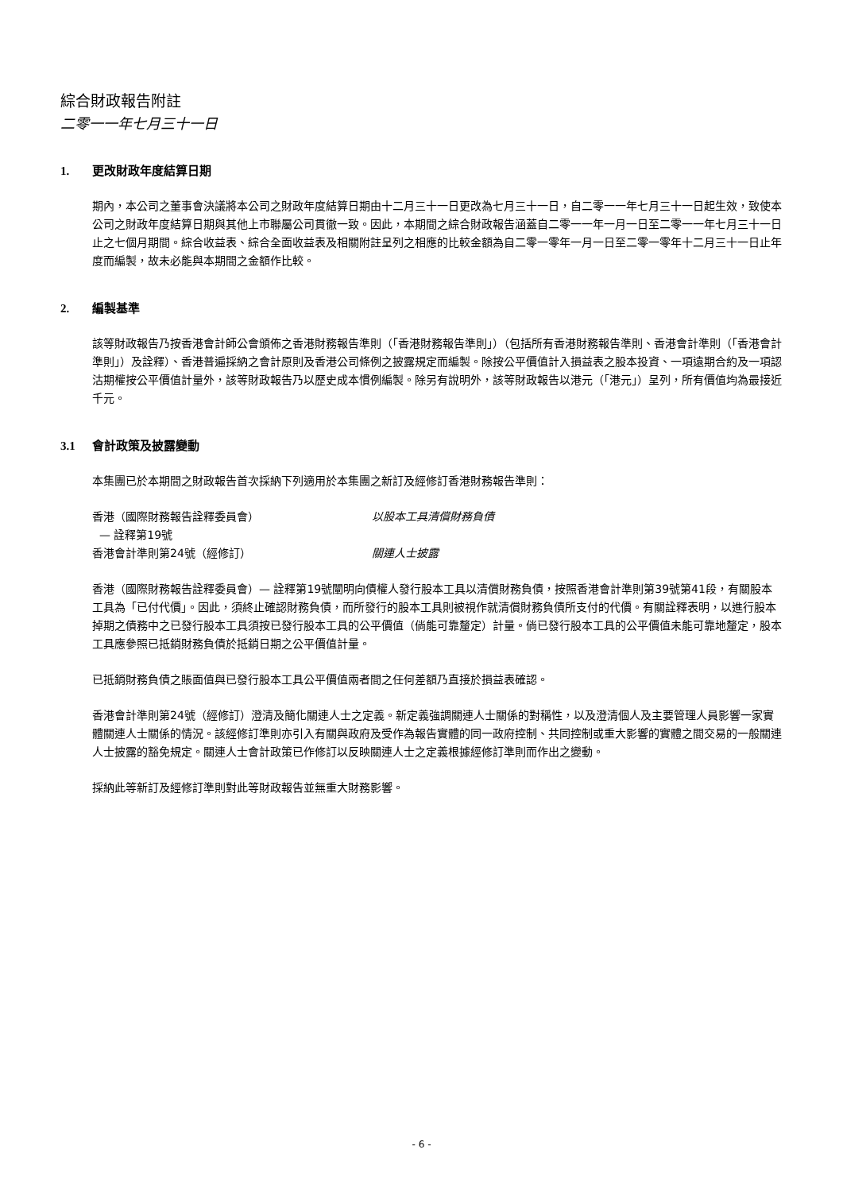綜合財政報告附註
二零一一年七月三十一日
1. 更改財政年度結算日期
期內，本公司之董事會決議將本公司之財政年度結算日期由十二月三十一日更改為七月三十一日，自二零一一年七月三十一日起生效，致使本公司之財政年度結算日期與其他上市聯屬公司貫徹一致。因此，本期間之綜合財政報告涵蓋自二零一一年一月一日至二零一一年七月三十一日止之七個月期間。綜合收益表、綜合全面收益表及相關附註呈列之相應的比較金額為自二零一零年一月一日至二零一零年十二月三十一日止年度而編製，故未必能與本期間之金額作比較。
2. 編製基準
該等財政報告乃按香港會計師公會頒佈之香港財務報告準則（「香港財務報告準則」）（包括所有香港財務報告準則、香港會計準則（「香港會計準則」）及詮釋）、香港普遍採納之會計原則及香港公司條例之披露規定而編製。除按公平價值計入損益表之股本投資、一項遠期合約及一項認沽期權按公平價值計量外，該等財政報告乃以歷史成本慣例編製。除另有說明外，該等財政報告以港元（「港元」）呈列，所有價值均為最接近千元。
3.1 會計政策及披露變動
本集團已於本期間之財政報告首次採納下列適用於本集團之新訂及經修訂香港財務報告準則：
| 香港（國際財務報告詮釋委員會） — 詮釋第19號 | 以股本工具清償財務負債 |
| 香港會計準則第24號（經修訂） | 關連人士披露 |
香港（國際財務報告詮釋委員會）— 詮釋第19號闡明向債權人發行股本工具以清償財務負債，按照香港會計準則第39號第41段，有關股本工具為「已付代價」。因此，須終止確認財務負債，而所發行的股本工具則被視作就清償財務負債所支付的代價。有關詮釋表明，以進行股本掉期之債務中之已發行股本工具須按已發行股本工具的公平價值（倘能可靠釐定）計量。倘已發行股本工具的公平價值未能可靠地釐定，股本工具應參照已抵銷財務負債於抵銷日期之公平價值計量。
已抵銷財務負債之賬面值與已發行股本工具公平價值兩者間之任何差額乃直接於損益表確認。
香港會計準則第24號（經修訂）澄清及簡化關連人士之定義。新定義強調關連人士關係的對稱性，以及澄清個人及主要管理人員影響一家實體關連人士關係的情況。該經修訂準則亦引入有關與政府及受作為報告實體的同一政府控制、共同控制或重大影響的實體之間交易的一般關連人士披露的豁免規定。關連人士會計政策已作修訂以反映關連人士之定義根據經修訂準則而作出之變動。
採納此等新訂及經修訂準則對此等財政報告並無重大財務影響。
- 6 -